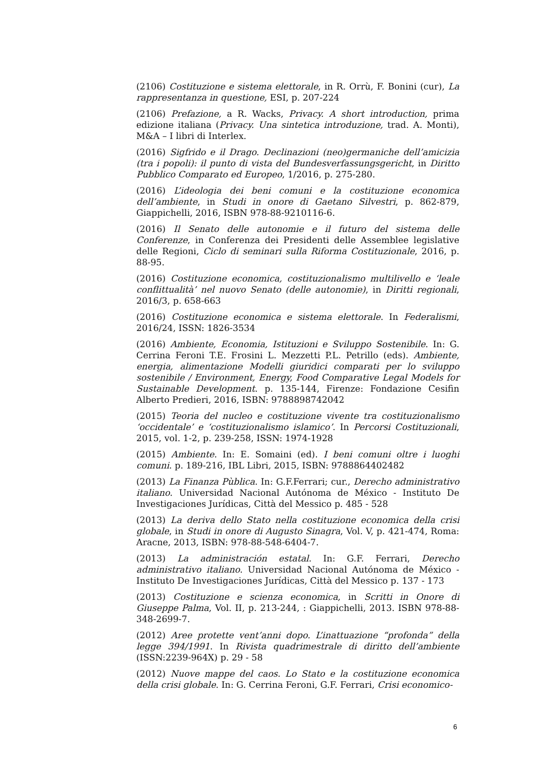(2106) Costituzione e sistema elettorale, in R. Orrù, F. Bonini (cur), La rappresentanza in questione, ESI, p. 207-224
(2106) Prefazione, a R. Wacks, Privacy. A short introduction, prima edizione italiana (Privacy. Una sintetica introduzione, trad. A. Monti), M&A – I libri di Interlex.
(2016) Sigfrido e il Drago. Declinazioni (neo)germaniche dell’amicizia (tra i popoli): il punto di vista del Bundesverfassungsgericht, in Diritto Pubblico Comparato ed Europeo, 1/2016, p. 275-280.
(2016) L’ideologia dei beni comuni e la costituzione economica dell’ambiente, in Studi in onore di Gaetano Silvestri, p. 862-879, Giappichelli, 2016, ISBN 978-88-9210116-6.
(2016) Il Senato delle autonomie e il futuro del sistema delle Conferenze, in Conferenza dei Presidenti delle Assemblee legislative delle Regioni, Ciclo di seminari sulla Riforma Costituzionale, 2016, p. 88-95.
(2016) Costituzione economica, costituzionalismo multilivello e ‘leale conflittualità’ nel nuovo Senato (delle autonomie), in Diritti regionali, 2016/3, p. 658-663
(2016) Costituzione economica e sistema elettorale. In Federalismi, 2016/24, ISSN: 1826-3534
(2016) Ambiente, Economia, Istituzioni e Sviluppo Sostenibile. In: G. Cerrina Feroni T.E. Frosini L. Mezzetti P.L. Petrillo (eds). Ambiente, energia, alimentazione Modelli giuridici comparati per lo sviluppo sostenibile / Environment, Energy, Food Comparative Legal Models for Sustainable Development. p. 135-144, Firenze: Fondazione Cesifin Alberto Predieri, 2016, ISBN: 9788898742042
(2015) Teoria del nucleo e costituzione vivente tra costituzionalismo ‘occidentale’ e ‘costituzionalismo islamico’. In Percorsi Costituzionali, 2015, vol. 1-2, p. 239-258, ISSN: 1974-1928
(2015) Ambiente. In: E. Somaini (ed). I beni comuni oltre i luoghi comuni. p. 189-216, IBL Libri, 2015, ISBN: 9788864402482
(2013) La Finanza Pùblica. In: G.F.Ferrari; cur., Derecho administrativo italiano. Universidad Nacional Autónoma de México - Instituto De Investigaciones Jurídicas, Città del Messico p. 485 - 528
(2013) La deriva dello Stato nella costituzione economica della crisi globale, in Studi in onore di Augusto Sinagra, Vol. V, p. 421-474, Roma: Aracne, 2013, ISBN: 978-88-548-6404-7.
(2013) La administración estatal. In: G.F. Ferrari, Derecho administrativo italiano. Universidad Nacional Autónoma de México - Instituto De Investigaciones Jurídicas, Città del Messico p. 137 - 173
(2013) Costituzione e scienza economica, in Scritti in Onore di Giuseppe Palma, Vol. II, p. 213-244, : Giappichelli, 2013. ISBN 978-88-348-2699-7.
(2012) Aree protette vent’anni dopo. L’inattuazione “profonda” della legge 394/1991. In Rivista quadrimestrale di diritto dell’ambiente (ISSN:2239-964X) p. 29 - 58
(2012) Nuove mappe del caos. Lo Stato e la costituzione economica della crisi globale. In: G. Cerrina Feroni, G.F. Ferrari, Crisi economico-
6